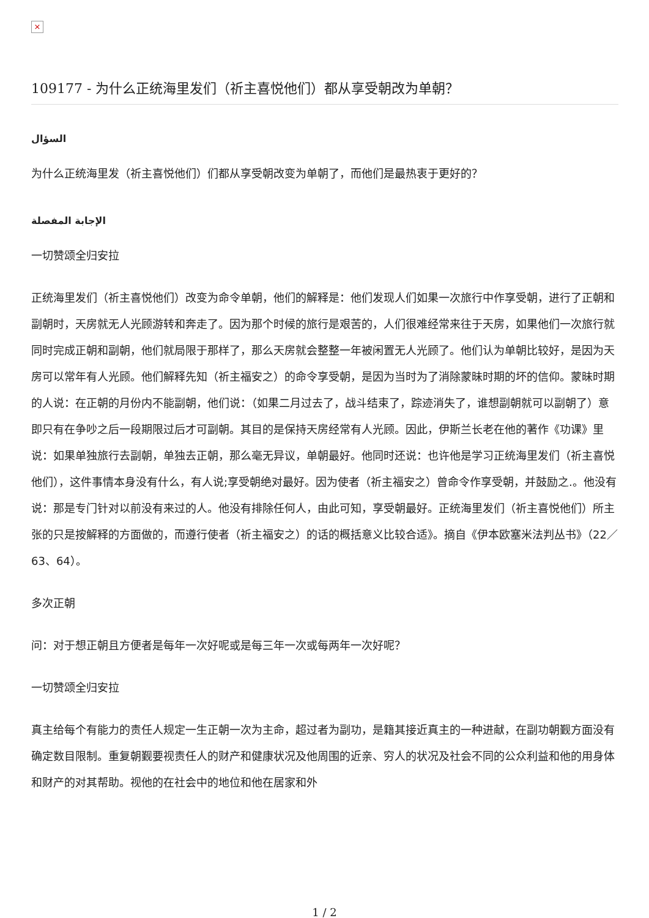×
109177 - 为什么正统海里发们（祈主喜悦他们）都从享受朝改为单朝？
السؤال
为什么正统海里发（祈主喜悦他们）们都从享受朝改变为单朝了，而他们是最热衷于更好的？
الإجابة المفصلة
一切赞颂全归安拉
正统海里发们（祈主喜悦他们）改变为命令单朝，他们的解释是：他们发现人们如果一次旅行中作享受朝，进行了正朝和副朝时，天房就无人光顾游转和奔走了。因为那个时候的旅行是艰苦的，人们很难经常来往于天房，如果他们一次旅行就同时完成正朝和副朝，他们就局限于那样了，那么天房就会整整一年被闲置无人光顾了。他们认为单朝比较好，是因为天房可以常年有人光顾。他们解释先知（祈主福安之）的命令享受朝，是因为当时为了消除蒙昧时期的坏的信仰。蒙昧时期的人说：在正朝的月份内不能副朝，他们说：（如果二月过去了，战斗结束了，踪迹消失了，谁想副朝就可以副朝了）意即只有在争吵之后一段期限过后才可副朝。其目的是保持天房经常有人光顾。因此，伊斯兰长老在他的著作《功课》里说：如果单独旅行去副朝，单独去正朝，那么毫无异议，单朝最好。他同时还说：也许他是学习正统海里发们（祈主喜悦他们），这件事情本身没有什么，有人说;享受朝绝对最好。因为使者（祈主福安之）曾命令作享受朝，并鼓励之.。他没有说：那是专门针对以前没有来过的人。他没有排除任何人，由此可知，享受朝最好。正统海里发们（祈主喜悦他们）所主张的只是按解释的方面做的，而遵行使者（祈主福安之）的话的概括意义比较合适》。摘自《伊本欧塞米法判丛书》（22／63、64）。
多次正朝
问：对于想正朝且方便者是每年一次好呢或是每三年一次或每两年一次好呢？
一切赞颂全归安拉
真主给每个有能力的责任人规定一生正朝一次为主命，超过者为副功，是籍其接近真主的一种进献，在副功朝觐方面没有确定数目限制。重复朝觐要视责任人的财产和健康状况及他周围的近亲、穷人的状况及社会不同的公众利益和他的用身体和财产的对其帮助。视他的在社会中的地位和他在居家和外
1 / 2